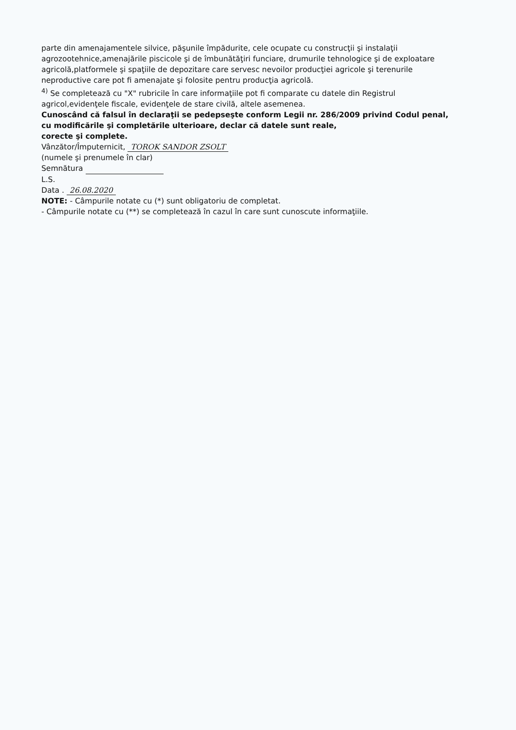parte din amenajamentele silvice, păşunile împădurite, cele ocupate cu construcţii şi instalaţii agrozootehnice,amenajările piscicole şi de îmbunătăţiri funciare, drumurile tehnologice şi de exploatare agricolă,platformele şi spaţiile de depozitare care servesc nevoilor producţiei agricole şi terenurile neproductive care pot fi amenajate şi folosite pentru producţia agricolă.
<sup>4)</sup> Se completează cu "X" rubricile în care informaţiile pot fi comparate cu datele din Registrul agricol,evidenţele fiscale, evidenţele de stare civilă, altele asemenea.
Cunoscând că falsul în declaraţii se pedepseşte conform Legii nr. 286/2009 privind Codul penal, cu modificările şi completările ulterioare, declar că datele sunt reale,
corecte şi complete.
Vânzător/Împuternicit, TOROK SANDOR ZSOLT
(numele şi prenumele în clar)
Semnătura
L.S.
Data . 26.08.2020
NOTE: - Câmpurile notate cu (*) sunt obligatoriu de completat.
- Câmpurile notate cu (**) se completează în cazul în care sunt cunoscute informaţiile.